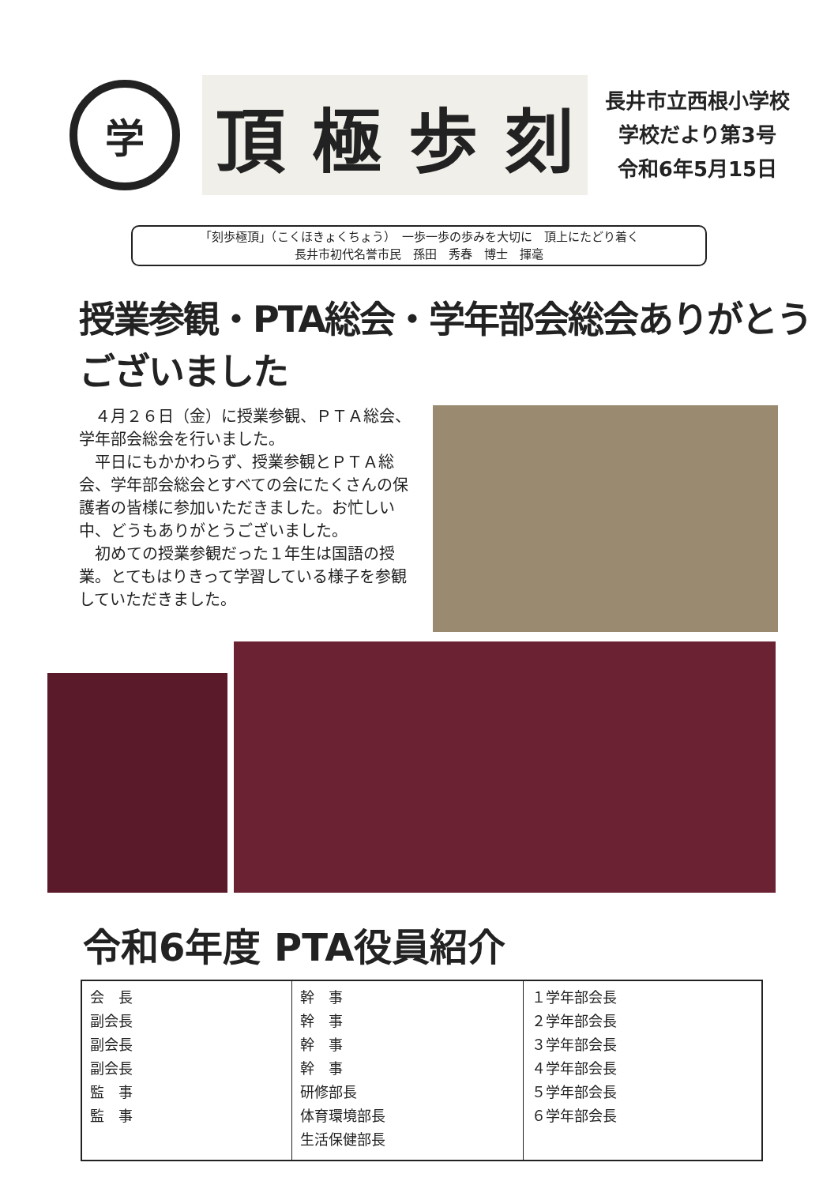学
頂極歩刻
長井市立西根小学校
学校だより第3号
令和6年5月15日
「刻歩極頂」（こくほきょくちょう）　一歩一歩の歩みを大切に　頂上にたどり着く
長井市初代名誉市民　孫田　秀春　博士　揮毫
授業参観・PTA総会・学年部会総会ありがとうございました
４月２６日（金）に授業参観、ＰＴＡ総会、学年部会総会を行いました。
平日にもかかわらず、授業参観とＰＴＡ総会、学年部会総会とすべての会にたくさんの保護者の皆様に参加いただきました。お忙しい中、どうもありがとうございました。
初めての授業参観だった１年生は国語の授業。とてもはりきって学習している様子を参観していただきました。
令和6年度 PTA役員紹介
| 会 長 副会長 副会長 副会長 監 事 監 事 | 幹 事 幹 事 幹 事 幹 事 研修部長 体育環境部長 生活保健部長 | １学年部会長 ２学年部会長 ３学年部会長 ４学年部会長 ５学年部会長 ６学年部会長 |